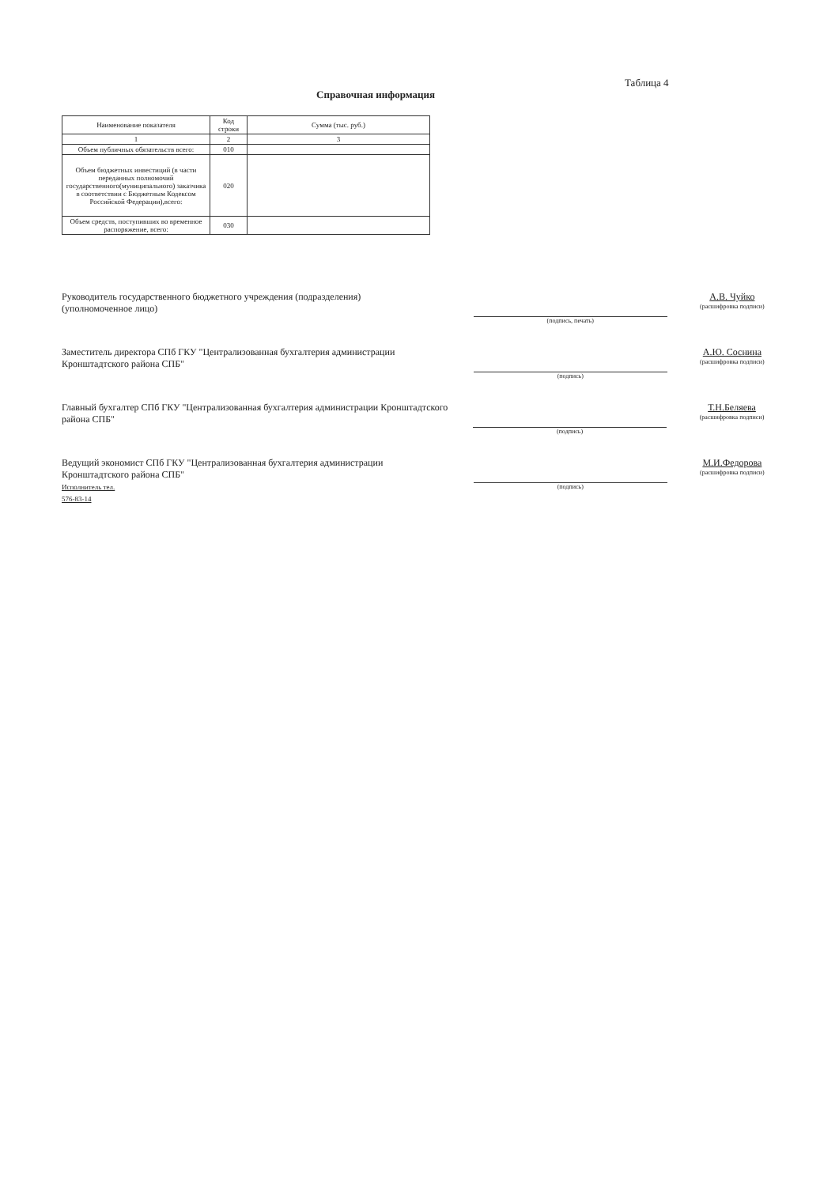Таблица 4
Справочная информация
| Наименование показателя | Код строки | Сумма (тыс. руб.) |
| --- | --- | --- |
| 1 | 2 | 3 |
| Объем публичных обязательств всего: | 010 | |
| Объем бюджетных инвестиций (в части переданных полномочий государственного(муниципального) заказчика в соответствии с Бюджетным Кодексом Российской Федерации),всего: | 020 | |
| Объем средств, поступивших во временное распоряжение, всего: | 030 | |
Руководитель государственного бюджетного учреждения (подразделения)
(уполномоченное лицо)
(подпись, печать)
А.В. Чуйко
(расшифровка подписи)
Заместитель директора СПб ГКУ "Централизованная бухгалтерия администрации Кронштадтского района СПБ"
(подпись)
А.Ю. Соснина
(расшифровка подписи)
Главный бухгалтер СПб ГКУ "Централизованная бухгалтерия администрации Кронштадтского района СПБ"
(подпись)
Т.Н.Беляева
(расшифровка подписи)
Ведущий экономист СПб ГКУ "Централизованная бухгалтерия администрации Кронштадтского района СПБ"
Исполнитель тел.
576-83-14
(подпись)
М.И.Федорова
(расшифровка подписи)